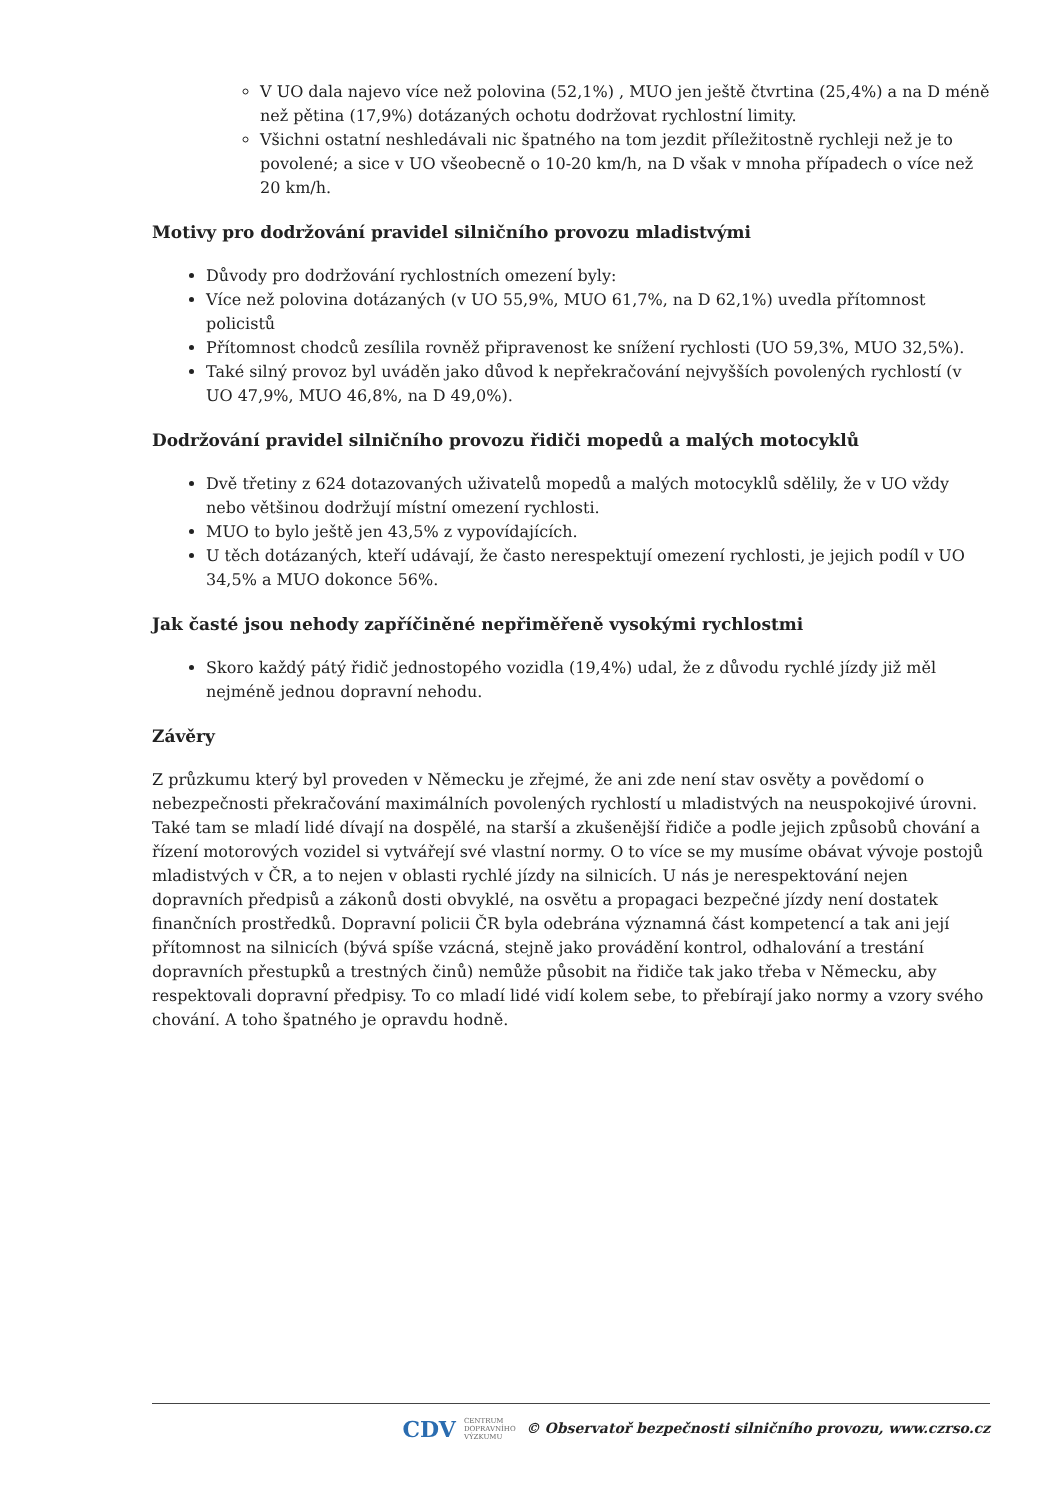V UO dala najevo více než polovina (52,1%) , MUO jen ještě čtvrtina (25,4%) a na D méně než pětina (17,9%) dotázaných ochotu dodržovat rychlostní limity.
Všichni ostatní neshledávali nic špatného na tom jezdit příležitostně rychleji než je to povolené; a sice v UO všeobecně o 10-20 km/h, na D však v mnoha případech o více než 20 km/h.
Motivy pro dodržování pravidel silničního provozu mladistvými
Důvody pro dodržování rychlostních omezení byly:
Více než polovina dotázaných (v UO 55,9%, MUO 61,7%, na D 62,1%) uvedla přítomnost policistů
Přítomnost chodců zesílila rovněž připravenost ke snížení rychlosti (UO 59,3%, MUO 32,5%).
Také silný provoz byl uváděn jako důvod k nepřekračování nejvyšších povolených rychlostí (v UO 47,9%, MUO 46,8%, na D 49,0%).
Dodržování pravidel silničního provozu řidiči mopedů a malých motocyklů
Dvě třetiny z 624 dotazovaných uživatelů mopedů a malých motocyklů sdělily, že v UO vždy nebo většinou dodržují místní omezení rychlosti.
MUO to bylo ještě jen 43,5% z vypovídajících.
U těch dotázaných, kteří udávají, že často nerespektují omezení rychlosti, je jejich podíl v UO 34,5% a MUO dokonce 56%.
Jak časté jsou nehody zapříčiněné nepřiměřeně vysokými rychlostmi
Skoro každý pátý řidič jednostopého vozidla (19,4%) udal, že z důvodu rychlé jízdy již měl nejméně jednou dopravní nehodu.
Závěry
Z průzkumu který byl proveden v Německu je zřejmé, že ani zde není stav osvěty a povědomí o nebezpečnosti překračování maximálních povolených rychlostí u mladistvých na neuspokojivé úrovni. Také tam se mladí lidé dívají na dospělé, na starší a zkušenější řidiče a podle jejich způsobů chování a řízení motorových vozidel si vytvářejí své vlastní normy. O to více se my musíme obávat vývoje postojů mladistvých v ČR, a to nejen v oblasti rychlé jízdy na silnicích. U nás je nerespektování nejen dopravních předpisů a zákonů dosti obvyklé, na osvětu a propagaci bezpečné jízdy není dostatek finančních prostředků. Dopravní policii ČR byla odebrána významná část kompetencí a tak ani její přítomnost na silnicích (bývá spíše vzácná, stejně jako provádění kontrol, odhalování a trestání dopravních přestupků a trestných činů) nemůže působit na řidiče tak jako třeba v Německu, aby respektovali dopravní předpisy. To co mladí lidé vidí kolem sebe, to přebírají jako normy a vzory svého chování. A toho špatného je opravdu hodně.
CDV CENTRUM
DOPRAVNÍHO
VÝZKUMU © Observatoř bezpečnosti silničního provozu, www.czrso.cz